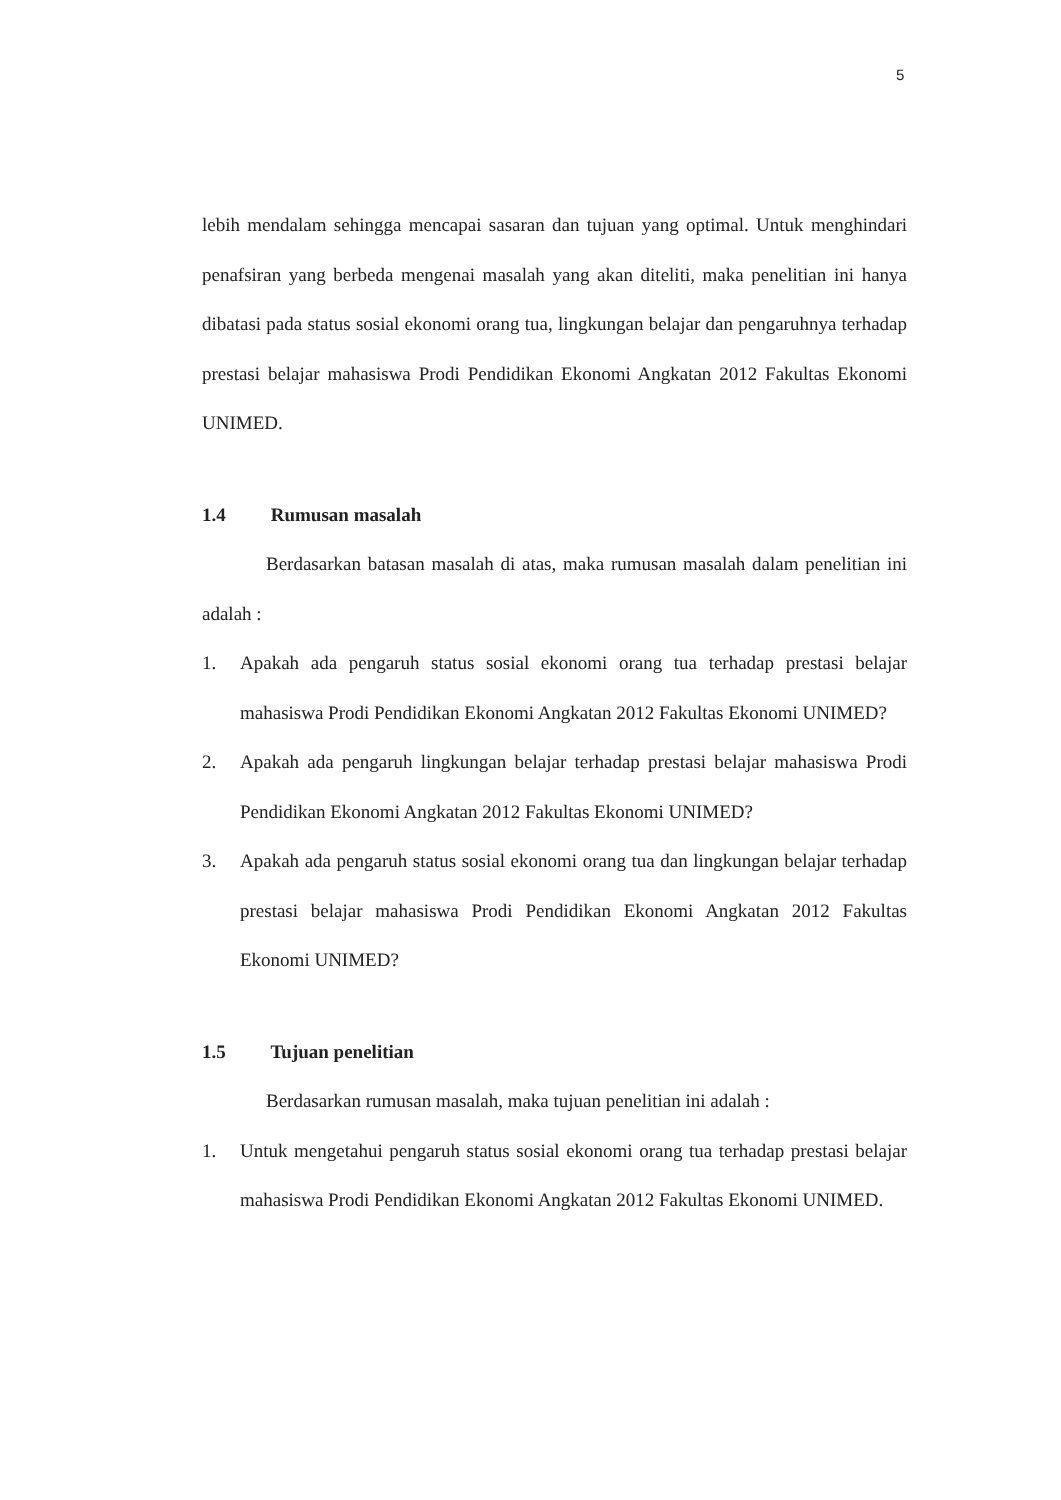5
lebih mendalam sehingga mencapai sasaran dan tujuan yang optimal. Untuk menghindari penafsiran yang berbeda mengenai masalah yang akan diteliti, maka penelitian ini hanya dibatasi pada status sosial ekonomi orang tua, lingkungan belajar dan pengaruhnya terhadap prestasi belajar mahasiswa Prodi Pendidikan Ekonomi Angkatan 2012 Fakultas Ekonomi UNIMED.
1.4 Rumusan masalah
Berdasarkan batasan masalah di atas, maka rumusan masalah dalam penelitian ini adalah :
1. Apakah ada pengaruh status sosial ekonomi orang tua terhadap prestasi belajar mahasiswa Prodi Pendidikan Ekonomi Angkatan 2012 Fakultas Ekonomi UNIMED?
2. Apakah ada pengaruh lingkungan belajar terhadap prestasi belajar mahasiswa Prodi Pendidikan Ekonomi Angkatan 2012 Fakultas Ekonomi UNIMED?
3. Apakah ada pengaruh status sosial ekonomi orang tua dan lingkungan belajar terhadap prestasi belajar mahasiswa Prodi Pendidikan Ekonomi Angkatan 2012 Fakultas Ekonomi UNIMED?
1.5 Tujuan penelitian
Berdasarkan rumusan masalah, maka tujuan penelitian ini adalah :
1. Untuk mengetahui pengaruh status sosial ekonomi orang tua terhadap prestasi belajar mahasiswa Prodi Pendidikan Ekonomi Angkatan 2012 Fakultas Ekonomi UNIMED.